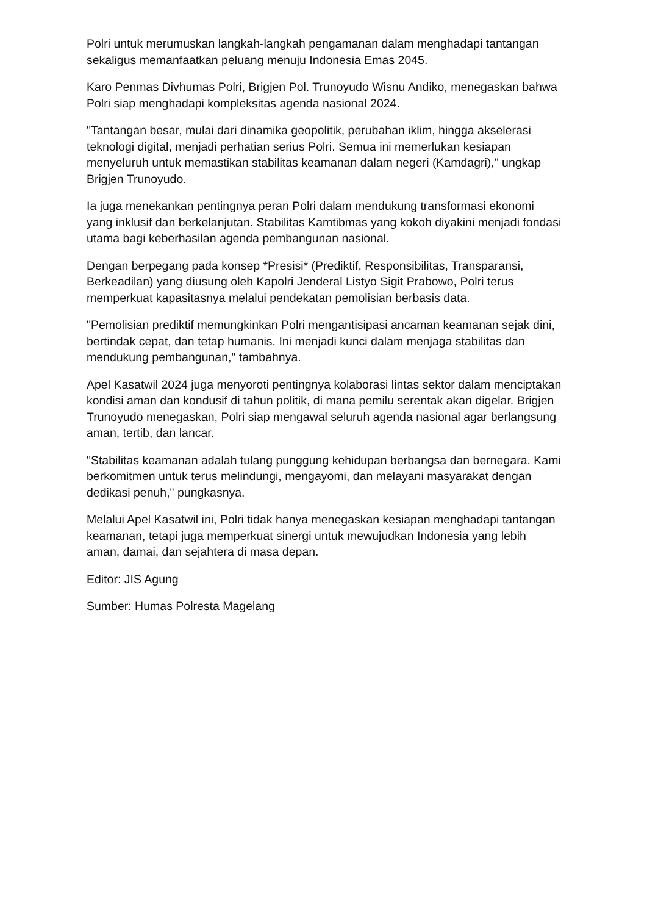Polri untuk merumuskan langkah-langkah pengamanan dalam menghadapi tantangan sekaligus memanfaatkan peluang menuju Indonesia Emas 2045.
Karo Penmas Divhumas Polri, Brigjen Pol. Trunoyudo Wisnu Andiko, menegaskan bahwa Polri siap menghadapi kompleksitas agenda nasional 2024.
"Tantangan besar, mulai dari dinamika geopolitik, perubahan iklim, hingga akselerasi teknologi digital, menjadi perhatian serius Polri. Semua ini memerlukan kesiapan menyeluruh untuk memastikan stabilitas keamanan dalam negeri (Kamdagri)," ungkap Brigjen Trunoyudo.
Ia juga menekankan pentingnya peran Polri dalam mendukung transformasi ekonomi yang inklusif dan berkelanjutan. Stabilitas Kamtibmas yang kokoh diyakini menjadi fondasi utama bagi keberhasilan agenda pembangunan nasional.
Dengan berpegang pada konsep *Presisi* (Prediktif, Responsibilitas, Transparansi, Berkeadilan) yang diusung oleh Kapolri Jenderal Listyo Sigit Prabowo, Polri terus memperkuat kapasitasnya melalui pendekatan pemolisian berbasis data.
"Pemolisian prediktif memungkinkan Polri mengantisipasi ancaman keamanan sejak dini, bertindak cepat, dan tetap humanis. Ini menjadi kunci dalam menjaga stabilitas dan mendukung pembangunan," tambahnya.
Apel Kasatwil 2024 juga menyoroti pentingnya kolaborasi lintas sektor dalam menciptakan kondisi aman dan kondusif di tahun politik, di mana pemilu serentak akan digelar. Brigjen Trunoyudo menegaskan, Polri siap mengawal seluruh agenda nasional agar berlangsung aman, tertib, dan lancar.
"Stabilitas keamanan adalah tulang punggung kehidupan berbangsa dan bernegara. Kami berkomitmen untuk terus melindungi, mengayomi, dan melayani masyarakat dengan dedikasi penuh," pungkasnya.
Melalui Apel Kasatwil ini, Polri tidak hanya menegaskan kesiapan menghadapi tantangan keamanan, tetapi juga memperkuat sinergi untuk mewujudkan Indonesia yang lebih aman, damai, dan sejahtera di masa depan.
Editor: JIS Agung
Sumber: Humas Polresta Magelang